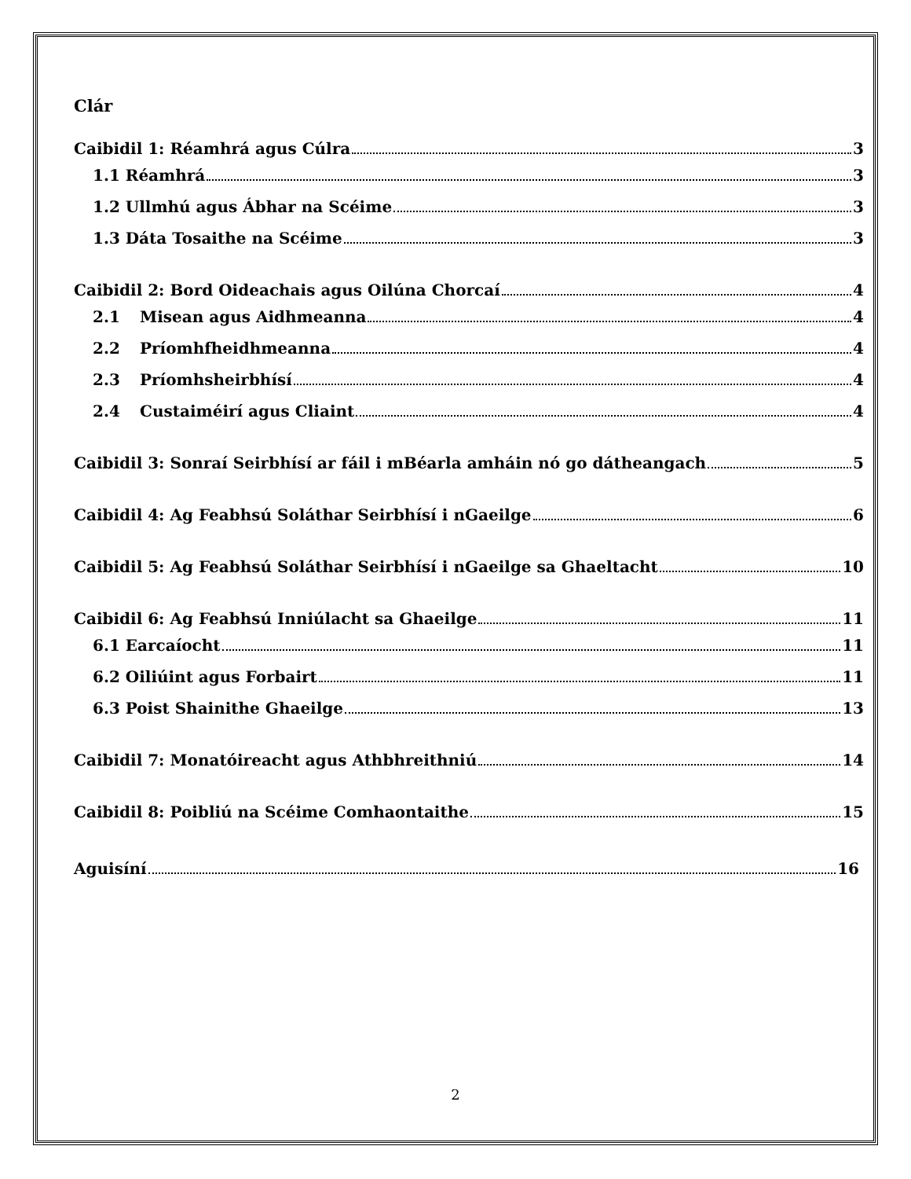Clár
Caibidil 1: Réamhrá agus Cúlra 3
1.1 Réamhrá 3
1.2 Ullmhú agus Ábhar na Scéime 3
1.3 Dáta Tosaithe na Scéime 3
Caibidil 2: Bord Oideachais agus Oilúna Chorcaí 4
2.1 Misean agus Aidhmeanna 4
2.2 Príomhfheidhmeanna 4
2.3 Príomhsheirbhísí 4
2.4 Custaiméirí agus Cliaint 4
Caibidil 3: Sonraí Seirbhísí ar fáil i mBéarla amháin nó go dátheangach 5
Caibidil 4: Ag Feabhsú Soláthar Seirbhísí i nGaeilge 6
Caibidil 5: Ag Feabhsú Soláthar Seirbhísí i nGaeilge sa Ghaeltacht 10
Caibidil 6: Ag Feabhsú Inniúlacht sa Ghaeilge 11
6.1 Earcaíocht 11
6.2 Oiliúint agus Forbairt 11
6.3 Poist Shainithe Ghaeilge 13
Caibidil 7: Monatóireacht agus Athbhreithniú 14
Caibidil 8: Poibliú na Scéime Comhaontaithe 15
Aguisíní 16
2